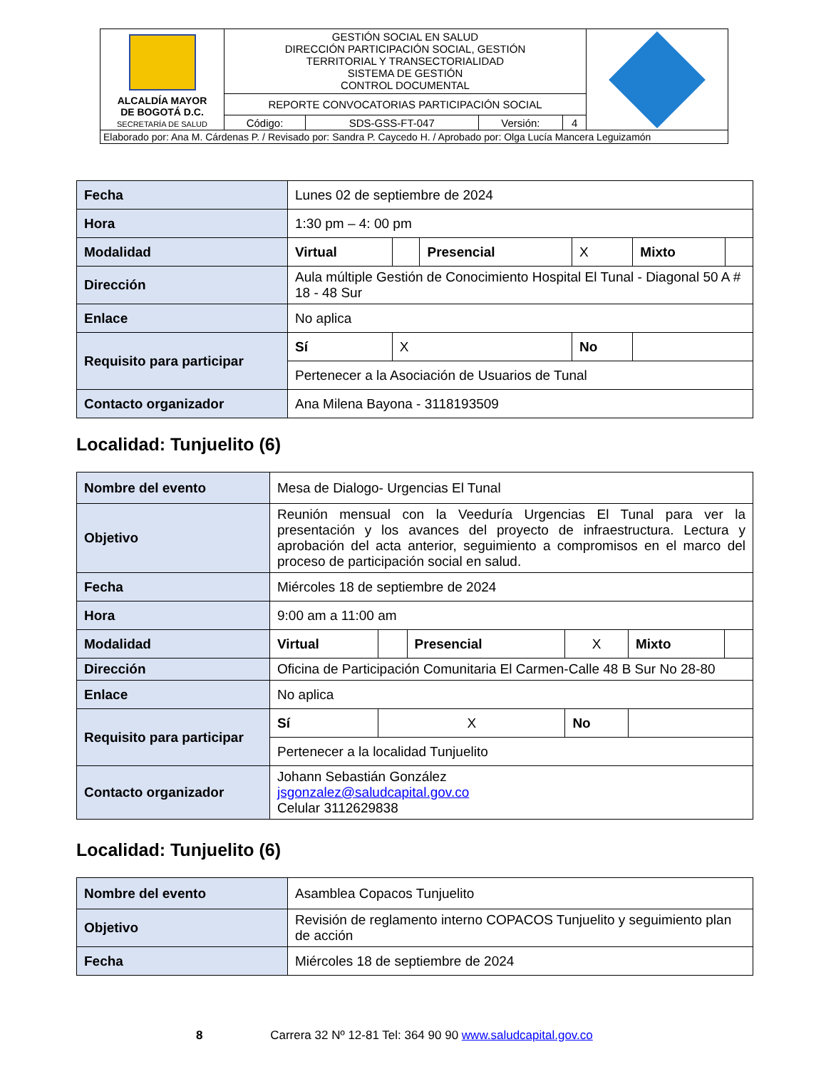| ALCALDÍA MAYOR DE BOGOTÁ D.C. SECRETARÍA DE SALUD | GESTIÓN SOCIAL EN SALUD DIRECCIÓN PARTICIPACIÓN SOCIAL, GESTIÓN TERRITORIAL Y TRANSECTORIALIDAD SISTEMA DE GESTIÓN CONTROL DOCUMENTAL | | | | |
| | REPORTE CONVOCATORIAS PARTICIPACIÓN SOCIAL | | | | |
| | Código: | SDS-GSS-FT-047 | Versión: | 4 | |
| Elaborado por: Ana M. Cárdenas P. / Revisado por: Sandra P. Caycedo H. / Aprobado por: Olga Lucía Mancera Leguizamón | | | | | |
| Fecha | Lunes 02 de septiembre de 2024 | | | | | |
| Hora | 1:30 pm – 4: 00 pm | | | | | |
| Modalidad | Virtual | | Presencial | X | Mixto | |
| Dirección | Aula múltiple Gestión de Conocimiento Hospital El Tunal - Diagonal 50 A # 18 - 48 Sur | | | | | |
| Enlace | No aplica | | | | | |
| Requisito para participar | Sí | X | | No | | |
| | Pertenecer a la Asociación de Usuarios de Tunal | | | | | |
| Contacto organizador | Ana Milena Bayona - 3118193509 | | | | | |
Localidad: Tunjuelito (6)
| Nombre del evento | Mesa de Dialogo- Urgencias El Tunal | | | | | |
| Objetivo | Reunión mensual con la Veeduría Urgencias El Tunal para ver la presentación y los avances del proyecto de infraestructura. Lectura y aprobación del acta anterior, seguimiento a compromisos en el marco del proceso de participación social en salud. | | | | | |
| Fecha | Miércoles 18 de septiembre de 2024 | | | | | |
| Hora | 9:00 am a 11:00 am | | | | | |
| Modalidad | Virtual | | Presencial | X | Mixto | |
| Dirección | Oficina de Participación Comunitaria El Carmen-Calle 48 B Sur No 28-80 | | | | | |
| Enlace | No aplica | | | | | |
| Requisito para participar | Sí | X | | No | | |
| | Pertenecer a la localidad Tunjuelito | | | | | |
| Contacto organizador | Johann Sebastián González jsgonzalez@saludcapital.gov.co Celular 3112629838 | | | | | |
Localidad: Tunjuelito (6)
| Nombre del evento | Asamblea Copacos Tunjuelito |
| Objetivo | Revisión de reglamento interno COPACOS Tunjuelito y seguimiento plan de acción |
| Fecha | Miércoles 18 de septiembre de 2024 |
8 Carrera 32 Nº 12-81 Tel: 364 90 90 www.saludcapital.gov.co